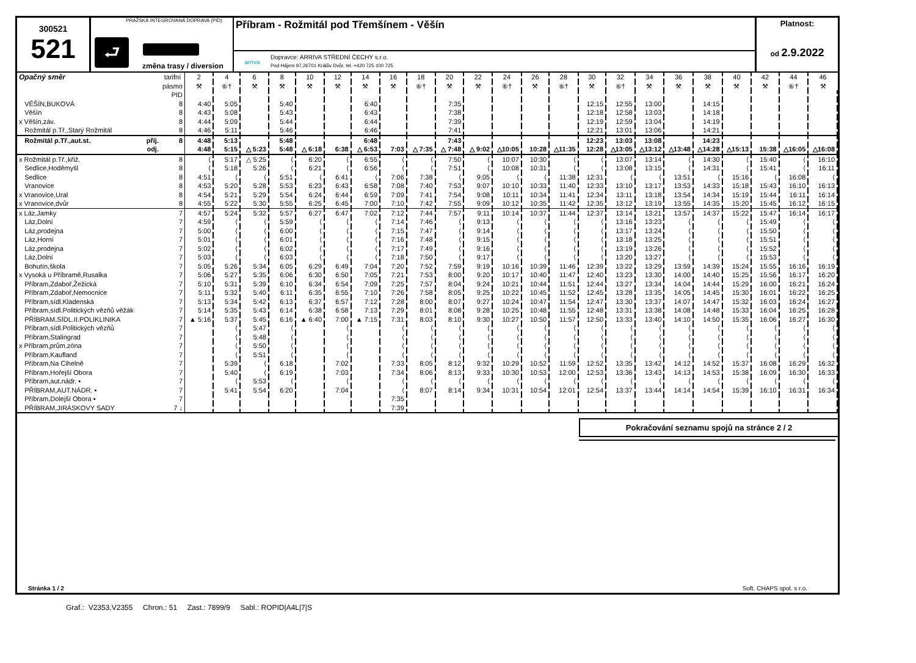300521
521
PRAŽSKÁ INTEGROVANÁ DOPRAVA (PID)
⮐
změna trasy / diversion
Příbram - Rožmitál pod Třemšínem - Věšín
arriva
Dopravce: ARRIVA STŘEDNÍ ČECHY s.r.o.
Pod Hájem 97,26701 Králův Dvůr, tel. +420 725 100 725
Platnost:
od 2.9.2022
| Opačný směr | tarifní | 2 | 4 | 6 | 8 | 10 | 12 | 14 | 16 | 18 | 20 | 22 | 24 | 26 | 28 | 30 | 32 | 34 | 36 | 38 | 40 | 42 | 44 | 46 |
| | pásmo | ⚒ | ⑥† | ⚒ | ⚒ | ⚒ | ⚒ | ⚒ | ⚒ | ⑥† | ⚒ | ⚒ | ⑥† | ⚒ | ⑥† | ⚒ | ⑥† | ⚒ | ⚒ | ⚒ | ⚒ | ⚒ | ⑥† | ⚒ |
| | PID | | | | | | | | | | | | | | | | | | | | | | | |
| VĚŠÍN,BUKOVÁ | 8 | 4:40 | 5:05 | | 5:40 | | | 6:40 | | | 7:35 | | | | | 12:15 | 12:55 | 13:00 | | 14:15 | | | | |
| Věšín | 8 | 4:43 | 5:08 | | 5:43 | | | 6:43 | | | 7:38 | | | | | 12:18 | 12:58 | 13:03 | | 14:18 | | | | |
| x Věšín,záv. | 8 | 4:44 | 5:09 | | 5:44 | | | 6:44 | | | 7:39 | | | | | 12:19 | 12:59 | 13:04 | | 14:19 | | | | |
| Rožmitál p.Tř.,Starý Rožmitál | 8 | 4:46 | 5:11 | | 5:46 | | | 6:46 | | | 7:41 | | | | | 12:21 | 13:01 | 13:06 | | 14:21 | | | | |
| Rožmitál p.Tř.,aut.st. příj. | 8 | 4:48 | 5:13 | | 5:48 | | | 6:48 | | | 7:43 | | | | | 12:23 | 13:03 | 13:08 | | 14:23 | | | | |
| odj. | | 4:48 | 5:15 | △ 5:23 | 5:48 | △ 6:18 | 6:38 | △ 6:53 | 7:03 | △ 7:35 | △ 7:48 | △ 9:02 | △10:05 | 10:28 | △11:35 | 12:28 | △13:05 | △13:12 | △13:48 | △14:28 | △15:13 | 15:38 | △16:05 | △16:08 |
| x Rožmitál p.Tř.,křiž. | 8 | ⟨ | 5:17 | △ 5:25 | ⟨ | 6:20 | ⟨ | 6:55 | ⟨ | ⟨ | 7:50 | ⟨ | 10:07 | 10:30 | ⟨ | ⟨ | 13:07 | 13:14 | ⟨ | 14:30 | ⟨ | 15:40 | ⟨ | 16:10 |
| Sedlice,Hoděmyšl | 8 | ⟨ | 5:18 | 5:26 | ⟨ | 6:21 | ⟨ | 6:56 | ⟨ | ⟨ | 7:51 | ⟨ | 10:08 | 10:31 | ⟨ | ⟨ | 13:08 | 13:15 | ⟨ | 14:31 | ⟨ | 15:41 | ⟨ | 16:11 |
| Sedlice | 8 | 4:51 | ⟨ | ⟨ | 5:51 | ⟨ | 6:41 | ⟨ | 7:06 | 7:38 | ⟨ | 9:05 | ⟨ | ⟨ | 11:38 | 12:31 | ⟨ | ⟨ | 13:51 | ⟨ | 15:16 | ⟨ | 16:08 | ⟨ |
| Vranovice | 8 | 4:53 | 5:20 | 5:28 | 5:53 | 6:23 | 6:43 | 6:58 | 7:08 | 7:40 | 7:53 | 9:07 | 10:10 | 10:33 | 11:40 | 12:33 | 13:10 | 13:17 | 13:53 | 14:33 | 15:18 | 15:43 | 16:10 | 16:13 |
| x Vranovice,Ural | 8 | 4:54 | 5:21 | 5:29 | 5:54 | 6:24 | 6:44 | 6:59 | 7:09 | 7:41 | 7:54 | 9:08 | 10:11 | 10:34 | 11:41 | 12:34 | 13:11 | 13:18 | 13:54 | 14:34 | 15:19 | 15:44 | 16:11 | 16:14 |
| x Vranovice,dvůr | 8 | 4:55 | 5:22 | 5:30 | 5:55 | 6:25 | 6:45 | 7:00 | 7:10 | 7:42 | 7:55 | 9:09 | 10:12 | 10:35 | 11:42 | 12:35 | 13:12 | 13:19 | 13:55 | 14:35 | 15:20 | 15:45 | 16:12 | 16:15 |
| x Láz,Jamky | 7 | 4:57 | 5:24 | 5:32 | 5:57 | 6:27 | 6:47 | 7:02 | 7:12 | 7:44 | 7:57 | 9:11 | 10:14 | 10:37 | 11:44 | 12:37 | 13:14 | 13:21 | 13:57 | 14:37 | 15:22 | 15:47 | 16:14 | 16:17 |
| Láz,Dolní | 7 | 4:59 | ⟨ | ⟨ | 5:59 | ⟨ | ⟨ | ⟨ | 7:14 | 7:46 | ⟨ | 9:13 | ⟨ | ⟨ | ⟨ | ⟨ | 13:16 | 13:23 | ⟨ | ⟨ | ⟨ | 15:49 | ⟨ | ⟨ |
| Láz,prodejna | 7 | 5:00 | ⟨ | ⟨ | 6:00 | ⟨ | ⟨ | ⟨ | 7:15 | 7:47 | ⟨ | 9:14 | ⟨ | ⟨ | ⟨ | ⟨ | 13:17 | 13:24 | ⟨ | ⟨ | ⟨ | 15:50 | ⟨ | ⟨ |
| Láz,Horní | 7 | 5:01 | ⟨ | ⟨ | 6:01 | ⟨ | ⟨ | ⟨ | 7:16 | 7:48 | ⟨ | 9:15 | ⟨ | ⟨ | ⟨ | ⟨ | 13:18 | 13:25 | ⟨ | ⟨ | ⟨ | 15:51 | ⟨ | ⟨ |
| Láz,prodejna | 7 | 5:02 | ⟨ | ⟨ | 6:02 | ⟨ | ⟨ | ⟨ | 7:17 | 7:49 | ⟨ | 9:16 | ⟨ | ⟨ | ⟨ | ⟨ | 13:19 | 13:26 | ⟨ | ⟨ | ⟨ | 15:52 | ⟨ | ⟨ |
| Láz,Dolní | 7 | 5:03 | ⟨ | ⟨ | 6:03 | ⟨ | ⟨ | ⟨ | 7:18 | 7:50 | ⟨ | 9:17 | ⟨ | ⟨ | ⟨ | ⟨ | 13:20 | 13:27 | ⟨ | ⟨ | ⟨ | 15:53 | ⟨ | ⟨ |
| Bohutín,škola | 7 | 5:05 | 5:26 | 5:34 | 6:05 | 6:29 | 6:49 | 7:04 | 7:20 | 7:52 | 7:59 | 9:19 | 10:16 | 10:39 | 11:46 | 12:39 | 13:22 | 13:29 | 13:59 | 14:39 | 15:24 | 15:55 | 16:16 | 16:19 |
| x Vysoká u Příbramě,Rusalka | 7 | 5:06 | 5:27 | 5:35 | 6:06 | 6:30 | 6:50 | 7:05 | 7:21 | 7:53 | 8:00 | 9:20 | 10:17 | 10:40 | 11:47 | 12:40 | 13:23 | 13:30 | 14:00 | 14:40 | 15:25 | 15:56 | 16:17 | 16:20 |
| Příbram,Zdaboř,Žežická | 7 | 5:10 | 5:31 | 5:39 | 6:10 | 6:34 | 6:54 | 7:09 | 7:25 | 7:57 | 8:04 | 9:24 | 10:21 | 10:44 | 11:51 | 12:44 | 13:27 | 13:34 | 14:04 | 14:44 | 15:29 | 16:00 | 16:21 | 16:24 |
| Příbram,Zdaboř,Nemocnice | 7 | 5:11 | 5:32 | 5:40 | 6:11 | 6:35 | 6:55 | 7:10 | 7:26 | 7:58 | 8:05 | 9:25 | 10:22 | 10:45 | 11:52 | 12:45 | 13:28 | 13:35 | 14:05 | 14:45 | 15:30 | 16:01 | 16:22 | 16:25 |
| Příbram,sídl.Kladenská | 7 | 5:13 | 5:34 | 5:42 | 6:13 | 6:37 | 6:57 | 7:12 | 7:28 | 8:00 | 8:07 | 9:27 | 10:24 | 10:47 | 11:54 | 12:47 | 13:30 | 13:37 | 14:07 | 14:47 | 15:32 | 16:03 | 16:24 | 16:27 |
| Příbram,sídl.Politických vězňů věžák | 7 | 5:14 | 5:35 | 5:43 | 6:14 | 6:38 | 6:58 | 7:13 | 7:29 | 8:01 | 8:08 | 9:28 | 10:25 | 10:48 | 11:55 | 12:48 | 13:31 | 13:38 | 14:08 | 14:48 | 15:33 | 16:04 | 16:25 | 16:28 |
| PŘÍBRAM,SÍDL.II.POLIKLINIKA | 7 | ▲ 5:16 | 5:37 | 5:45 | 6:16 | ▲ 6:40 | 7:00 | ▲ 7:15 | 7:31 | 8:03 | 8:10 | 9:30 | 10:27 | 10:50 | 11:57 | 12:50 | 13:33 | 13:40 | 14:10 | 14:50 | 15:35 | 16:06 | 16:27 | 16:30 |
| Příbram,sídl.Politických vězňů | 7 | | ⟨ | 5:47 | ⟨ | | ⟨ | | ⟨ | ⟨ | ⟨ | ⟨ | ⟨ | ⟨ | ⟨ | ⟨ | ⟨ | ⟨ | ⟨ | ⟨ | ⟨ | ⟨ | ⟨ | ⟨ |
| Příbram,Stalingrad | 7 | | ⟨ | 5:48 | ⟨ | | ⟨ | | ⟨ | ⟨ | ⟨ | ⟨ | ⟨ | ⟨ | ⟨ | ⟨ | ⟨ | ⟨ | ⟨ | ⟨ | ⟨ | ⟨ | ⟨ | ⟨ |
| x Příbram,prům.zóna | 7 | | ⟨ | 5:50 | ⟨ | | ⟨ | | ⟨ | ⟨ | ⟨ | ⟨ | ⟨ | ⟨ | ⟨ | ⟨ | ⟨ | ⟨ | ⟨ | ⟨ | ⟨ | ⟨ | ⟨ | ⟨ |
| Příbram,Kaufland | 7 | | ⟨ | 5:51 | ⟨ | | ⟨ | | ⟨ | ⟨ | ⟨ | ⟨ | ⟨ | ⟨ | ⟨ | ⟨ | ⟨ | ⟨ | ⟨ | ⟨ | ⟨ | ⟨ | ⟨ | ⟨ |
| Příbram,Na Cihelně | 7 | | 5:39 | ⟨ | 6:18 | | 7:02 | | 7:33 | 8:05 | 8:12 | 9:32 | 10:29 | 10:52 | 11:59 | 12:52 | 13:35 | 13:42 | 14:12 | 14:52 | 15:37 | 16:08 | 16:29 | 16:32 |
| Příbram,Hořejší Obora | 7 | | 5:40 | ⟨ | 6:19 | | 7:03 | | 7:34 | 8:06 | 8:13 | 9:33 | 10:30 | 10:53 | 12:00 | 12:53 | 13:36 | 13:43 | 14:13 | 14:53 | 15:38 | 16:09 | 16:30 | 16:33 |
| Příbram,aut.nádr. ▪ | 7 | | ⟨ | 5:53 | ⟨ | | ⟨ | | ⟨ | ⟨ | ⟨ | ⟨ | ⟨ | ⟨ | ⟨ | ⟨ | ⟨ | ⟨ | ⟨ | ⟨ | ⟨ | ⟨ | ⟨ | ⟨ |
| PŘÍBRAM,AUT.NÁDR. ▪ | 7 | | 5:41 | 5:54 | 6:20 | | 7:04 | | ⟨ | 8:07 | 8:14 | 9:34 | 10:31 | 10:54 | 12:01 | 12:54 | 13:37 | 13:44 | 14:14 | 14:54 | 15:39 | 16:10 | 16:31 | 16:34 |
| Příbram,Dolejší Obora ▪ | 7 | | | | | | | | 7:35 | | | | | | | | | | | | | | | |
| PŘÍBRAM,JIRÁSKOVY SADY | 7 ↓ | | | | | | | | 7:39 | | | | | | | | | | | | | | | |
Pokračování seznamu spojů na stránce 2 / 2
Stránka 1 / 2 Soft. CHAPS spol. s r.o.
Graf.: V2353,V2355 Chron.: 51 Zast.: 7899/9 Sabl.: ROPID|A4L|7|S